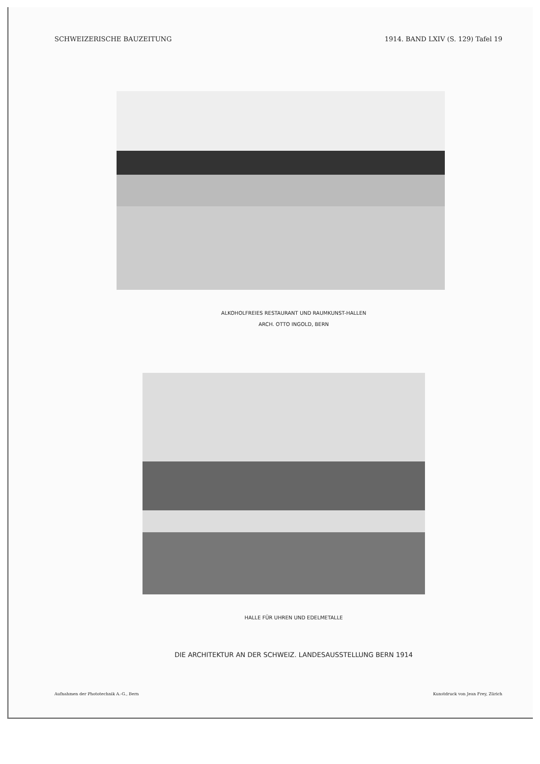SCHWEIZERISCHE BAUZEITUNG 1914. BAND LXIV (S. 129) Tafel 19
ALKOHOLFREIES RESTAURANT UND RAUMKUNST-HALLEN
ARCH. OTTO INGOLD, BERN
HALLE FÜR UHREN UND EDELMETALLE
DIE ARCHITEKTUR AN DER SCHWEIZ. LANDESAUSSTELLUNG BERN 1914
Aufnahmen der Phototechnik A.-G., Bern Kunstdruck von Jean Frey, Zürich